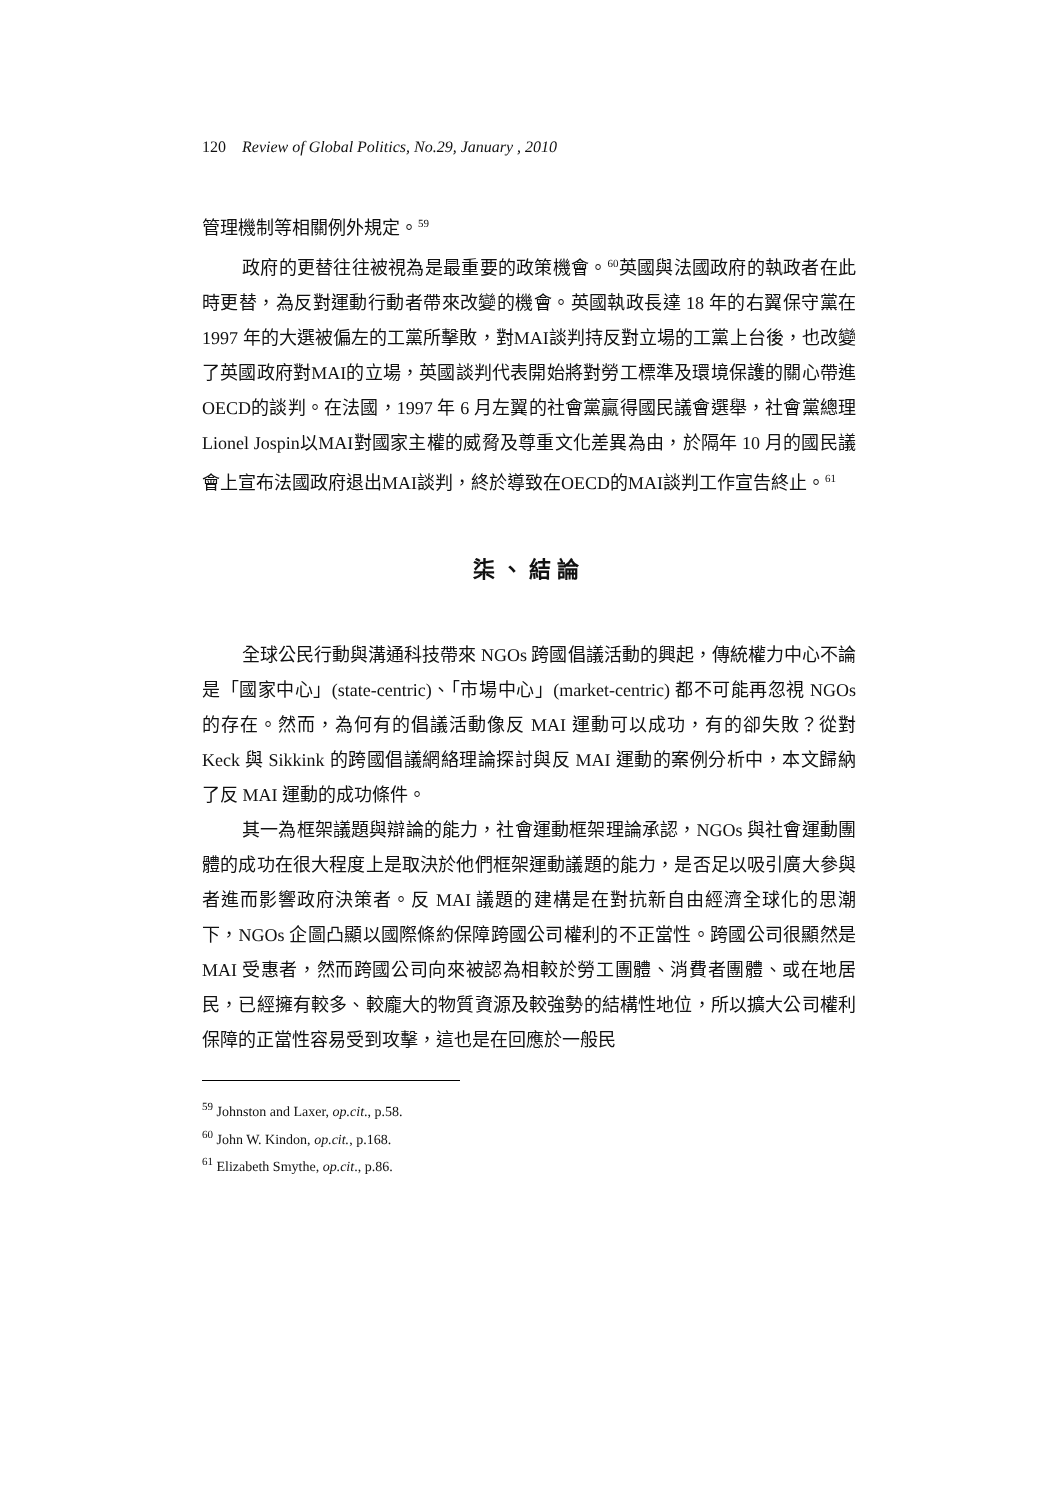120 Review of Global Politics, No.29, January , 2010
管理機制等相關例外規定。<sup>59</sup>
政府的更替往往被視為是最重要的政策機會。<sup>60</sup>英國與法國政府的執政者在此時更替，為反對運動行動者帶來改變的機會。英國執政長達 18 年的右翼保守黨在 1997 年的大選被偏左的工黨所擊敗，對MAI談判持反對立場的工黨上台後，也改變了英國政府對MAI的立場，英國談判代表開始將對勞工標準及環境保護的關心帶進OECD的談判。在法國，1997 年 6 月左翼的社會黨贏得國民議會選舉，社會黨總理Lionel Jospin以MAI對國家主權的威脅及尊重文化差異為由，於隔年 10 月的國民議會上宣布法國政府退出MAI談判，終於導致在OECD的MAI談判工作宣告終止。<sup>61</sup>
柒、結論
全球公民行動與溝通科技帶來 NGOs 跨國倡議活動的興起，傳統權力中心不論是「國家中心」(state-centric)、「市場中心」(market-centric) 都不可能再忽視 NGOs 的存在。然而，為何有的倡議活動像反 MAI 運動可以成功，有的卻失敗？從對 Keck 與 Sikkink 的跨國倡議網絡理論探討與反 MAI 運動的案例分析中，本文歸納了反 MAI 運動的成功條件。
其一為框架議題與辯論的能力，社會運動框架理論承認，NGOs 與社會運動團體的成功在很大程度上是取決於他們框架運動議題的能力，是否足以吸引廣大參與者進而影響政府決策者。反 MAI 議題的建構是在對抗新自由經濟全球化的思潮下，NGOs 企圖凸顯以國際條約保障跨國公司權利的不正當性。跨國公司很顯然是 MAI 受惠者，然而跨國公司向來被認為相較於勞工團體、消費者團體、或在地居民，已經擁有較多、較龐大的物質資源及較強勢的結構性地位，所以擴大公司權利保障的正當性容易受到攻擊，這也是在回應於一般民
<sup>59</sup> Johnston and Laxer, op.cit., p.58.
<sup>60</sup> John W. Kindon, op.cit., p.168.
<sup>61</sup> Elizabeth Smythe, op.cit., p.86.